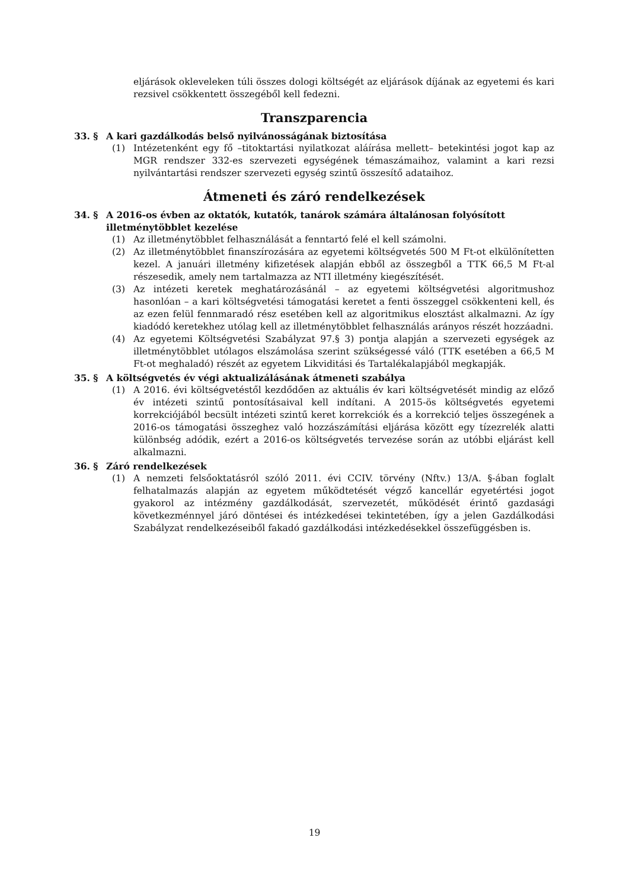eljárások okleveleken túli összes dologi költségét az eljárások díjának az egyetemi és kari rezsivel csökkentett összegéből kell fedezni.
Transzparencia
33. § A kari gazdálkodás belső nyilvánosságának biztosítása
(1) Intézetenként egy fő –titoktartási nyilatkozat aláírása mellett– betekintési jogot kap az MGR rendszer 332-es szervezeti egységének témaszámaihoz, valamint a kari rezsi nyilvántartási rendszer szervezeti egység szintű összesítő adataihoz.
Átmeneti és záró rendelkezések
34. § A 2016-os évben az oktatók, kutatók, tanárok számára általánosan folyósított illetménytöbblet kezelése
(1) Az illetménytöbblet felhasználását a fenntartó felé el kell számolni.
(2) Az illetménytöbblet finanszírozására az egyetemi költségvetés 500 M Ft-ot elkülönítetten kezel. A januári illetmény kifizetések alapján ebből az összegből a TTK 66,5 M Ft-al részesedik, amely nem tartalmazza az NTI illetmény kiegészítését.
(3) Az intézeti keretek meghatározásánál – az egyetemi költségvetési algoritmushoz hasonlóan – a kari költségvetési támogatási keretet a fenti összeggel csökkenteni kell, és az ezen felül fennmaradó rész esetében kell az algoritmikus elosztást alkalmazni. Az így kiadódó keretekhez utólag kell az illetménytöbblet felhasználás arányos részét hozzáadni.
(4) Az egyetemi Költségvetési Szabályzat 97.§ 3) pontja alapján a szervezeti egységek az illetménytöbblet utólagos elszámolása szerint szükségessé váló (TTK esetében a 66,5 M Ft-ot meghaladó) részét az egyetem Likviditási és Tartalékalapjából megkapják.
35. § A költségvetés év végi aktualizálásának átmeneti szabálya
(1) A 2016. évi költségvetéstől kezdődően az aktuális év kari költségvetését mindig az előző év intézeti szintű pontosításaival kell indítani. A 2015-ös költségvetés egyetemi korrekciójából becsült intézeti szintű keret korrekciók és a korrekció teljes összegének a 2016-os támogatási összeghez való hozzászámítási eljárása között egy tízezrelék alatti különbség adódik, ezért a 2016-os költségvetés tervezése során az utóbbi eljárást kell alkalmazni.
36. § Záró rendelkezések
(1) A nemzeti felsőoktatásról szóló 2011. évi CCIV. törvény (Nftv.) 13/A. §-ában foglalt felhatalmazás alapján az egyetem működtetését végző kancellár egyetértési jogot gyakorol az intézmény gazdálkodását, szervezetét, működését érintő gazdasági következménnyel járó döntései és intézkedései tekintetében, így a jelen Gazdálkodási Szabályzat rendelkezéseiből fakadó gazdálkodási intézkedésekkel összefüggésben is.
19